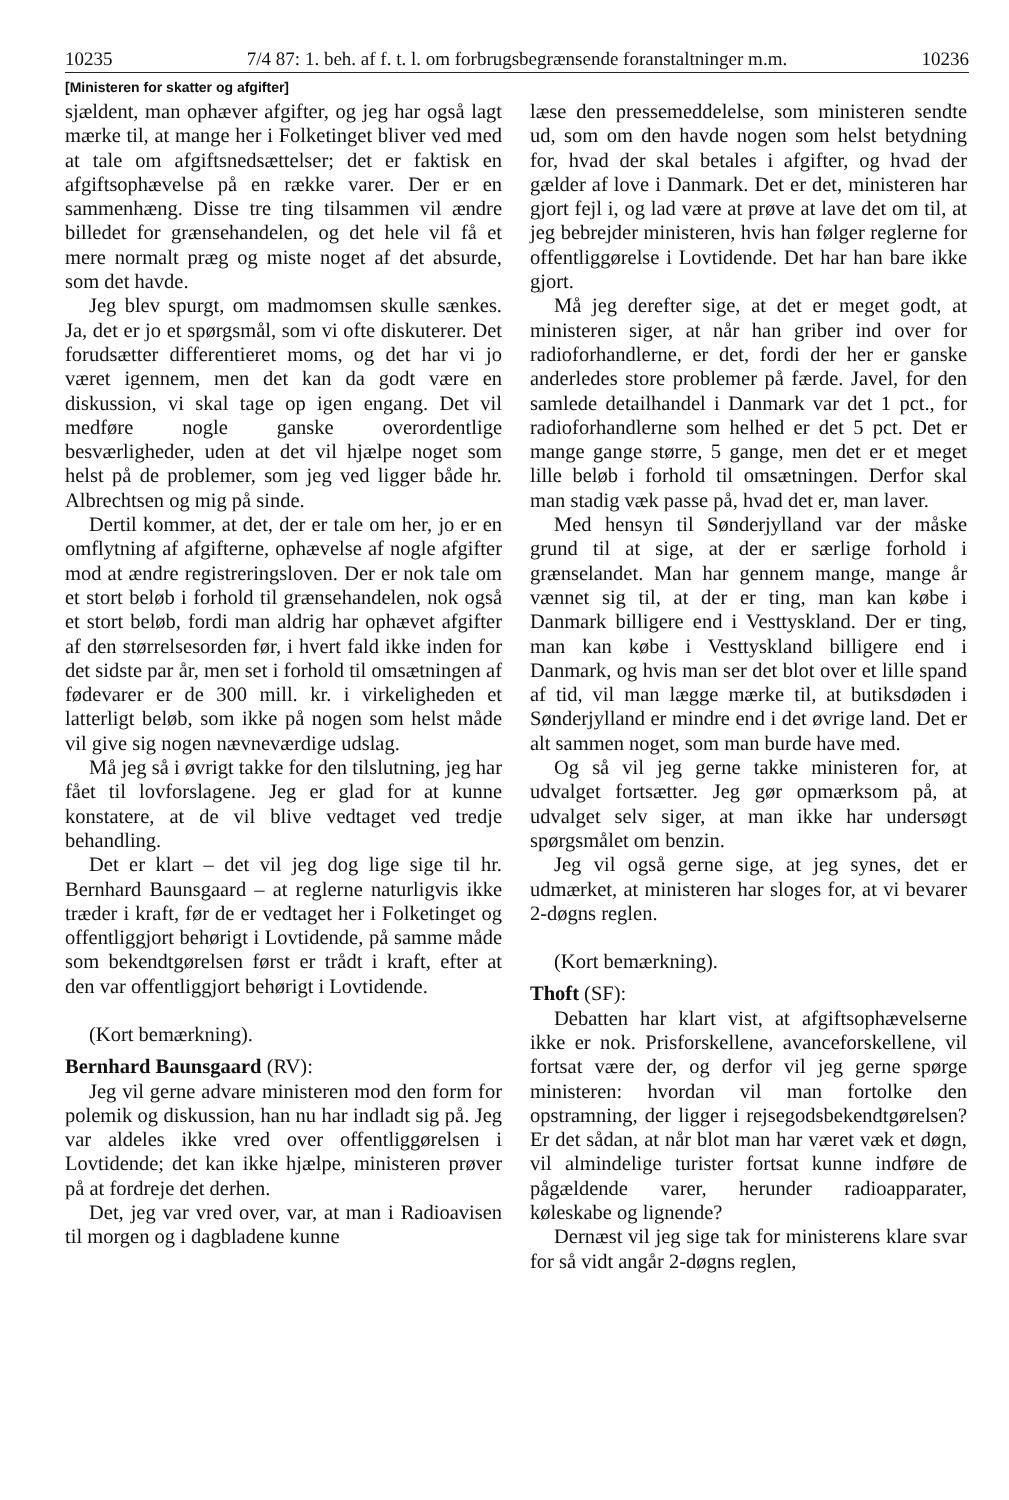10235 7/4 87: 1. beh. af f. t. l. om forbrugsbegrænsende foranstaltninger m.m. 10236
[Ministeren for skatter og afgifter]
sjældent, man ophæver afgifter, og jeg har også lagt mærke til, at mange her i Folketinget bliver ved med at tale om afgiftsnedsættelser; det er faktisk en afgiftsophævelse på en række varer. Der er en sammenhæng. Disse tre ting tilsammen vil ændre billedet for grænsehandelen, og det hele vil få et mere normalt præg og miste noget af det absurde, som det havde.
Jeg blev spurgt, om madmomsen skulle sænkes. Ja, det er jo et spørgsmål, som vi ofte diskuterer. Det forudsætter differentieret moms, og det har vi jo været igennem, men det kan da godt være en diskussion, vi skal tage op igen engang. Det vil medføre nogle ganske overordentlige besværligheder, uden at det vil hjælpe noget som helst på de problemer, som jeg ved ligger både hr. Albrechtsen og mig på sinde.
Dertil kommer, at det, der er tale om her, jo er en omflytning af afgifterne, ophævelse af nogle afgifter mod at ændre registreringsloven. Der er nok tale om et stort beløb i forhold til grænsehandelen, nok også et stort beløb, fordi man aldrig har ophævet afgifter af den størrelsesorden før, i hvert fald ikke inden for det sidste par år, men set i forhold til omsætningen af fødevarer er de 300 mill. kr. i virkeligheden et latterligt beløb, som ikke på nogen som helst måde vil give sig nogen nævneværdige udslag.
Må jeg så i øvrigt takke for den tilslutning, jeg har fået til lovforslagene. Jeg er glad for at kunne konstatere, at de vil blive vedtaget ved tredje behandling.
Det er klart – det vil jeg dog lige sige til hr. Bernhard Baunsgaard – at reglerne naturligvis ikke træder i kraft, før de er vedtaget her i Folketinget og offentliggjort behørigt i Lovtidende, på samme måde som bekendtgørelsen først er trådt i kraft, efter at den var offentliggjort behørigt i Lovtidende.
(Kort bemærkning).
Bernhard Baunsgaard (RV):
Jeg vil gerne advare ministeren mod den form for polemik og diskussion, han nu har indladt sig på. Jeg var aldeles ikke vred over offentliggørelsen i Lovtidende; det kan ikke hjælpe, ministeren prøver på at fordreje det derhen.
Det, jeg var vred over, var, at man i Radioavisen til morgen og i dagbladene kunne
læse den pressemeddelelse, som ministeren sendte ud, som om den havde nogen som helst betydning for, hvad der skal betales i afgifter, og hvad der gælder af love i Danmark. Det er det, ministeren har gjort fejl i, og lad være at prøve at lave det om til, at jeg bebrejder ministeren, hvis han følger reglerne for offentliggørelse i Lovtidende. Det har han bare ikke gjort.
Må jeg derefter sige, at det er meget godt, at ministeren siger, at når han griber ind over for radioforhandlerne, er det, fordi der her er ganske anderledes store problemer på færde. Javel, for den samlede detailhandel i Danmark var det 1 pct., for radioforhandlerne som helhed er det 5 pct. Det er mange gange større, 5 gange, men det er et meget lille beløb i forhold til omsætningen. Derfor skal man stadig væk passe på, hvad det er, man laver.
Med hensyn til Sønderjylland var der måske grund til at sige, at der er særlige forhold i grænselandet. Man har gennem mange, mange år vænnet sig til, at der er ting, man kan købe i Danmark billigere end i Vesttyskland. Der er ting, man kan købe i Vesttyskland billigere end i Danmark, og hvis man ser det blot over et lille spand af tid, vil man lægge mærke til, at butiksdøden i Sønderjylland er mindre end i det øvrige land. Det er alt sammen noget, som man burde have med.
Og så vil jeg gerne takke ministeren for, at udvalget fortsætter. Jeg gør opmærksom på, at udvalget selv siger, at man ikke har undersøgt spørgsmålet om benzin.
Jeg vil også gerne sige, at jeg synes, det er udmærket, at ministeren har sloges for, at vi bevarer 2-døgns reglen.
(Kort bemærkning).
Thoft (SF):
Debatten har klart vist, at afgiftsophævelserne ikke er nok. Prisforskellene, avanceforskellene, vil fortsat være der, og derfor vil jeg gerne spørge ministeren: hvordan vil man fortolke den opstramning, der ligger i rejsegodsbekendtgørelsen? Er det sådan, at når blot man har været væk et døgn, vil almindelige turister fortsat kunne indføre de pågældende varer, herunder radioapparater, køleskabe og lignende?
Dernæst vil jeg sige tak for ministerens klare svar for så vidt angår 2-døgns reglen,